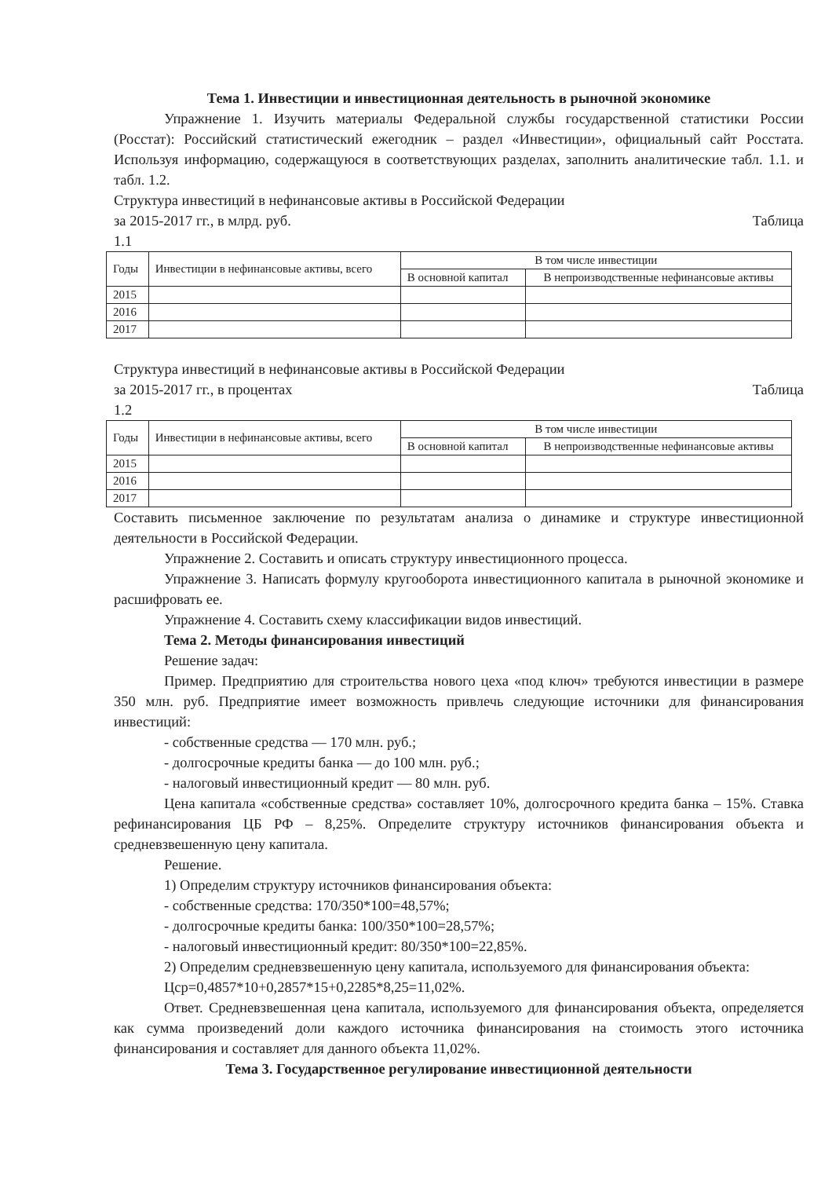Тема 1. Инвестиции и инвестиционная деятельность в рыночной экономике
Упражнение 1. Изучить материалы Федеральной службы государственной статистики России (Росстат): Российский статистический ежегодник – раздел «Инвестиции», официальный сайт Росстата. Используя информацию, содержащуюся в соответствующих разделах, заполнить аналитические табл. 1.1. и табл. 1.2.
Структура инвестиций в нефинансовые активы в Российской Федерации
за 2015-2017 гг., в млрд. руб. Таблица
1.1
| Годы | Инвестиции в нефинансовые активы, всего | В том числе инвестиции | |
| --- | --- | --- | --- |
| | | В основной капитал | В непроизводственные нефинансовые активы |
| 2015 | | | |
| 2016 | | | |
| 2017 | | | |
Структура инвестиций в нефинансовые активы в Российской Федерации
за 2015-2017 гг., в процентах Таблица
1.2
| Годы | Инвестиции в нефинансовые активы, всего | В том числе инвестиции | |
| --- | --- | --- | --- |
| | | В основной капитал | В непроизводственные нефинансовые активы |
| 2015 | | | |
| 2016 | | | |
| 2017 | | | |
Составить письменное заключение по результатам анализа о динамике и структуре инвестиционной деятельности в Российской Федерации.
Упражнение 2. Составить и описать структуру инвестиционного процесса.
Упражнение 3. Написать формулу кругооборота инвестиционного капитала в рыночной экономике и расшифровать ее.
Упражнение 4. Составить схему классификации видов инвестиций.
Тема 2. Методы финансирования инвестиций
Решение задач:
Пример. Предприятию для строительства нового цеха «под ключ» требуются инвестиции в размере 350 млн. руб. Предприятие имеет возможность привлечь следующие источники для финансирования инвестиций:
- собственные средства — 170 млн. руб.;
- долгосрочные кредиты банка — до 100 млн. руб.;
- налоговый инвестиционный кредит — 80 млн. руб.
Цена капитала «собственные средства» составляет 10%, долгосрочного кредита банка – 15%. Ставка рефинансирования ЦБ РФ – 8,25%. Определите структуру источников финансирования объекта и средневзвешенную цену капитала.
Решение.
1) Определим структуру источников финансирования объекта:
- собственные средства: 170/350*100=48,57%;
- долгосрочные кредиты банка: 100/350*100=28,57%;
- налоговый инвестиционный кредит: 80/350*100=22,85%.
2) Определим средневзвешенную цену капитала, используемого для финансирования объекта:
Цср=0,4857*10+0,2857*15+0,2285*8,25=11,02%.
Ответ. Средневзвешенная цена капитала, используемого для финансирования объекта, определяется как сумма произведений доли каждого источника финансирования на стоимость этого источника финансирования и составляет для данного объекта 11,02%.
Тема 3. Государственное регулирование инвестиционной деятельности